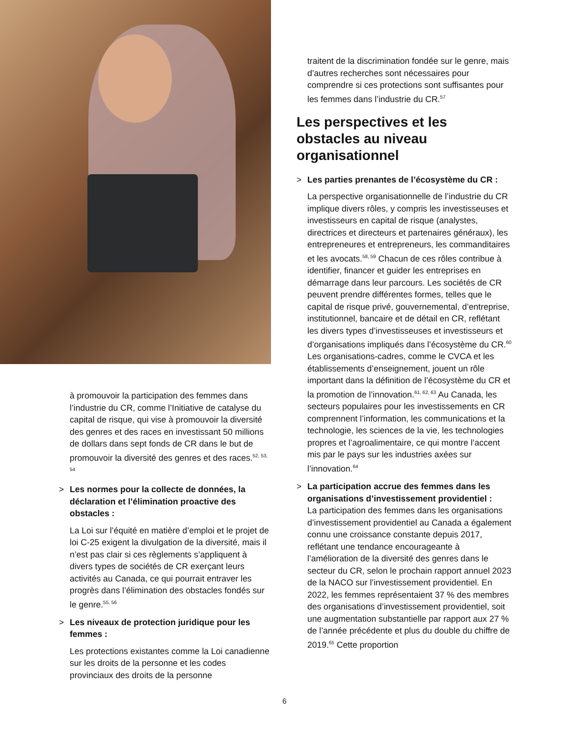à promouvoir la participation des femmes dans l’industrie du CR, comme l’Initiative de catalyse du capital de risque, qui vise à promouvoir la diversité des genres et des races en investissant 50 millions de dollars dans sept fonds de CR dans le but de promouvoir la diversité des genres et des races.<sup>52, 53, 54</sup>
> Les normes pour la collecte de données, la déclaration et l’élimination proactive des obstacles :
La Loi sur l’équité en matière d’emploi et le projet de loi C-25 exigent la divulgation de la diversité, mais il n’est pas clair si ces règlements s’appliquent à divers types de sociétés de CR exerçant leurs activités au Canada, ce qui pourrait entraver les progrès dans l’élimination des obstacles fondés sur le genre.<sup>55, 56</sup>
> Les niveaux de protection juridique pour les femmes :
Les protections existantes comme la Loi canadienne sur les droits de la personne et les codes provinciaux des droits de la personne
traitent de la discrimination fondée sur le genre, mais d’autres recherches sont nécessaires pour comprendre si ces protections sont suffisantes pour les femmes dans l’industrie du CR.<sup>57</sup>
Les perspectives et les obstacles au niveau organisationnel
> Les parties prenantes de l’écosystème du CR :
La perspective organisationnelle de l’industrie du CR implique divers rôles, y compris les investisseuses et investisseurs en capital de risque (analystes, directrices et directeurs et partenaires généraux), les entrepreneures et entrepreneurs, les commanditaires et les avocats.<sup>58, 59</sup> Chacun de ces rôles contribue à identifier, financer et guider les entreprises en démarrage dans leur parcours. Les sociétés de CR peuvent prendre différentes formes, telles que le capital de risque privé, gouvernemental, d’entreprise, institutionnel, bancaire et de détail en CR, reflétant les divers types d’investisseuses et investisseurs et d’organisations impliqués dans l’écosystème du CR.<sup>60</sup> Les organisations-cadres, comme le CVCA et les établissements d’enseignement, jouent un rôle important dans la définition de l’écosystème du CR et la promotion de l’innovation.<sup>61, 62, 63</sup> Au Canada, les secteurs populaires pour les investissements en CR comprennent l’information, les communications et la technologie, les sciences de la vie, les technologies propres et l’agroalimentaire, ce qui montre l’accent mis par le pays sur les industries axées sur l’innovation.<sup>64</sup>
> La participation accrue des femmes dans les organisations d’investissement providentiel :
La participation des femmes dans les organisations d’investissement providentiel au Canada a également connu une croissance constante depuis 2017, reflétant une tendance encourageante à l’amélioration de la diversité des genres dans le secteur du CR, selon le prochain rapport annuel 2023 de la NACO sur l’investissement providentiel. En 2022, les femmes représentaient 37 % des membres des organisations d’investissement providentiel, soit une augmentation substantielle par rapport aux 27 % de l’année précédente et plus du double du chiffre de 2019.<sup>65</sup> Cette proportion
6